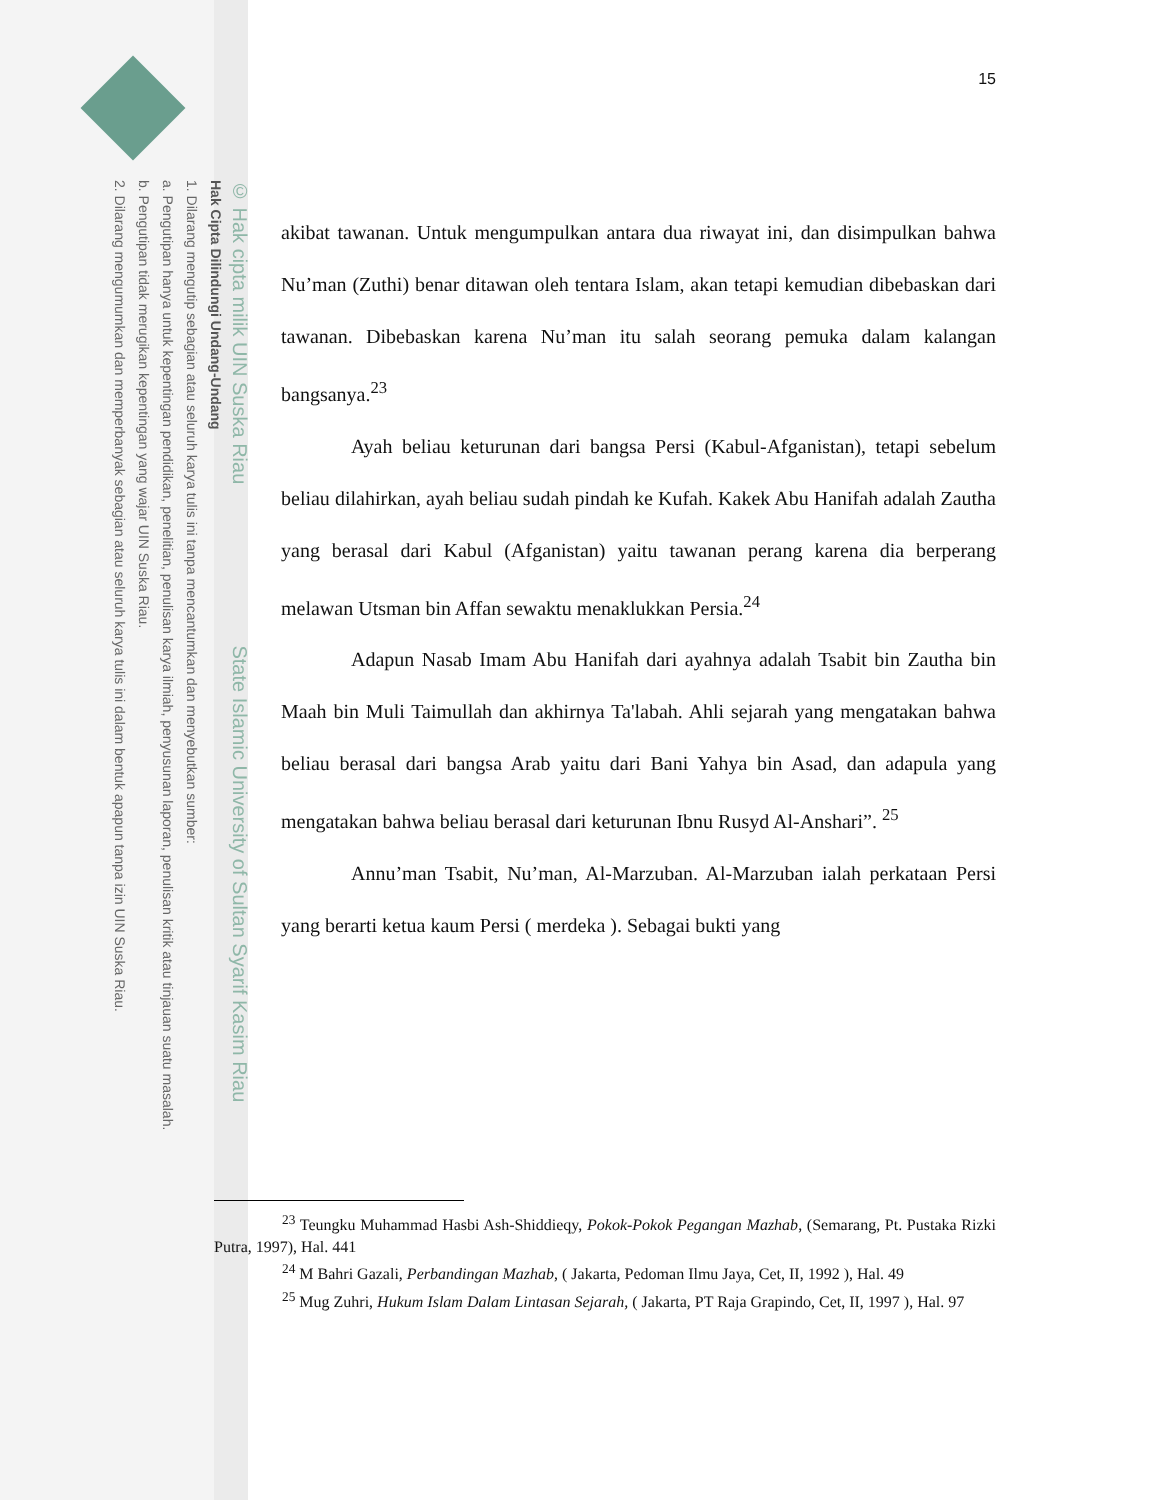© Hak cipta milik UIN Suska Riau State Islamic University of Sultan Syarif Kasim Riau
Hak Cipta Dilindungi Undang-Undang
1. Dilarang mengutip sebagian atau seluruh karya tulis ini tanpa mencantumkan dan menyebutkan sumber:
a. Pengutipan hanya untuk kepentingan pendidikan, penelitian, penulisan karya ilmiah, penyusunan laporan, penulisan kritik atau tinjauan suatu masalah.
b. Pengutipan tidak merugikan kepentingan yang wajar UIN Suska Riau.
2. Dilarang mengumumkan dan memperbanyak sebagian atau seluruh karya tulis ini dalam bentuk apapun tanpa izin UIN Suska Riau.
15
akibat tawanan. Untuk mengumpulkan antara dua riwayat ini, dan disimpulkan bahwa Nu’man (Zuthi) benar ditawan oleh tentara Islam, akan tetapi kemudian dibebaskan dari tawanan. Dibebaskan karena Nu’man itu salah seorang pemuka dalam kalangan bangsanya.<sup>23</sup>
Ayah beliau keturunan dari bangsa Persi (Kabul-Afganistan), tetapi sebelum beliau dilahirkan, ayah beliau sudah pindah ke Kufah. Kakek Abu Hanifah adalah Zautha yang berasal dari Kabul (Afganistan) yaitu tawanan perang karena dia berperang melawan Utsman bin Affan sewaktu menaklukkan Persia.<sup>24</sup>
Adapun Nasab Imam Abu Hanifah dari ayahnya adalah Tsabit bin Zautha bin Maah bin Muli Taimullah dan akhirnya Ta'labah. Ahli sejarah yang mengatakan bahwa beliau berasal dari bangsa Arab yaitu dari Bani Yahya bin Asad, dan adapula yang mengatakan bahwa beliau berasal dari keturunan Ibnu Rusyd Al-Anshari”. <sup>25</sup>
Annu’man Tsabit, Nu’man, Al-Marzuban. Al-Marzuban ialah perkataan Persi yang berarti ketua kaum Persi ( merdeka ). Sebagai bukti yang
<sup>23</sup> Teungku Muhammad Hasbi Ash-Shiddieqy, Pokok-Pokok Pegangan Mazhab, (Semarang, Pt. Pustaka Rizki Putra, 1997), Hal. 441
<sup>24</sup> M Bahri Gazali, Perbandingan Mazhab, ( Jakarta, Pedoman Ilmu Jaya, Cet, II, 1992 ), Hal. 49
<sup>25</sup> Mug Zuhri, Hukum Islam Dalam Lintasan Sejarah, ( Jakarta, PT Raja Grapindo, Cet, II, 1997 ), Hal. 97